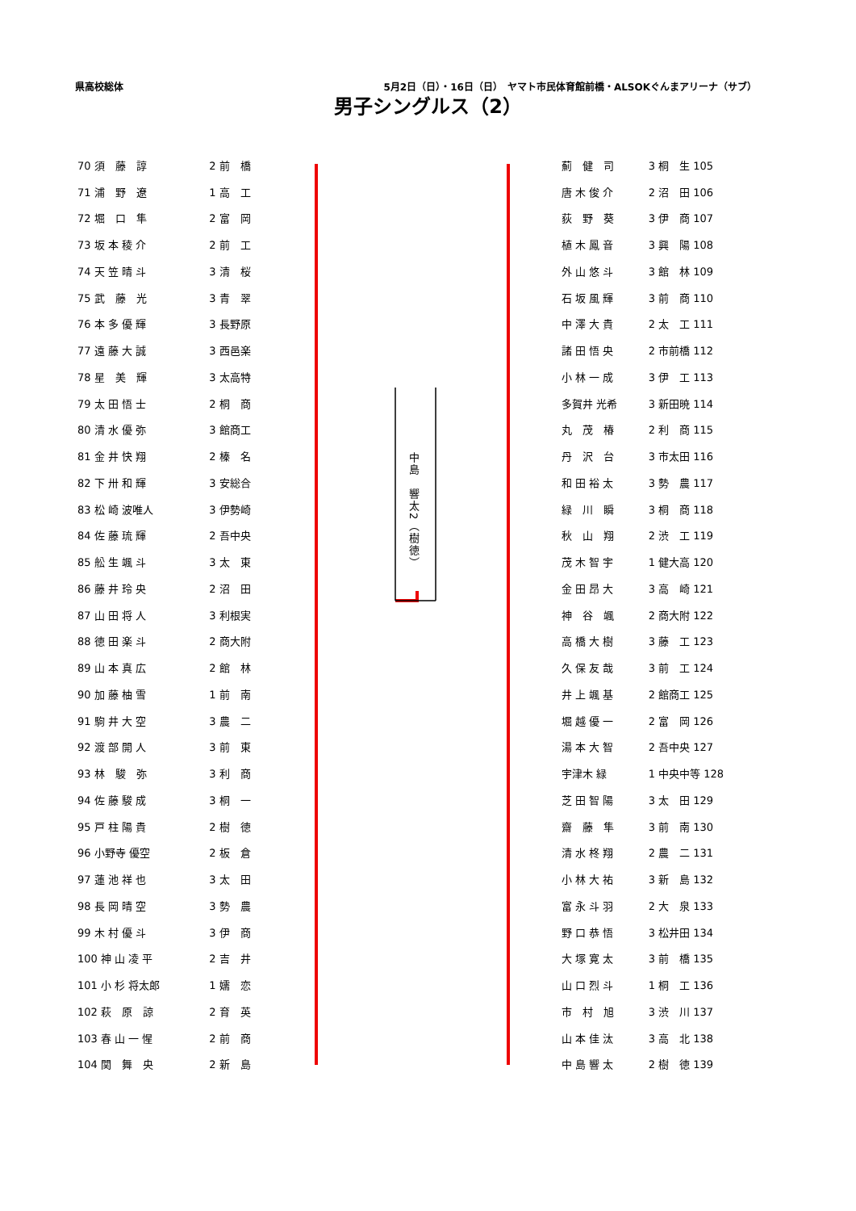県高校総体 5月2日（日）・16日（日）　ヤマト市民体育館前橋・ALSOKぐんまアリーナ（サブ）
男子シングルス（2）
| 70 須 藤 諄 | 2 前 橋 |
| 71 浦 野 遼 | 1 高 工 |
| 72 堀 口 隼 | 2 富 岡 |
| 73 坂 本 稜 介 | 2 前 工 |
| 74 天 笠 晴 斗 | 3 清 桜 |
| 75 武 藤 光 | 3 青 翠 |
| 76 本 多 優 輝 | 3 長野原 |
| 77 遠 藤 大 誠 | 3 西邑楽 |
| 78 星 美 輝 | 3 太高特 |
| 79 太 田 悟 士 | 2 桐 商 |
| 80 清 水 優 弥 | 3 館商工 |
| 81 金 井 快 翔 | 2 榛 名 |
| 82 下 卅 和 輝 | 3 安総合 |
| 83 松 崎 波唯人 | 3 伊勢崎 |
| 84 佐 藤 琉 輝 | 2 吾中央 |
| 85 舩 生 颯 斗 | 3 太 東 |
| 86 藤 井 玲 央 | 2 沼 田 |
| 87 山 田 将 人 | 3 利根実 |
| 88 徳 田 楽 斗 | 2 商大附 |
| 89 山 本 真 広 | 2 館 林 |
| 90 加 藤 柚 雪 | 1 前 南 |
| 91 駒 井 大 空 | 3 農 二 |
| 92 渡 部 開 人 | 3 前 東 |
| 93 林 駿 弥 | 3 利 商 |
| 94 佐 藤 駿 成 | 3 桐 一 |
| 95 戸 柱 陽 貴 | 2 樹 徳 |
| 96 小野寺 優空 | 2 板 倉 |
| 97 蓮 池 祥 也 | 3 太 田 |
| 98 長 岡 晴 空 | 3 勢 農 |
| 99 木 村 優 斗 | 3 伊 商 |
| 100 神 山 凌 平 | 2 吉 井 |
| 101 小 杉 将太郎 | 1 嬬 恋 |
| 102 萩 原 諒 | 2 育 英 |
| 103 春 山 一 惺 | 2 前 商 |
| 104 関 舞 央 | 2 新 島 |
中島　響太2（樹徳）
| 薊 健 司 | 3 桐 生 105 |
| 唐 木 俊 介 | 2 沼 田 106 |
| 荻 野 葵 | 3 伊 商 107 |
| 植 木 鳳 音 | 3 興 陽 108 |
| 外 山 悠 斗 | 3 館 林 109 |
| 石 坂 風 輝 | 3 前 商 110 |
| 中 澤 大 貴 | 2 太 工 111 |
| 諸 田 悟 央 | 2 市前橋 112 |
| 小 林 一 成 | 3 伊 工 113 |
| 多賀井 光希 | 3 新田暁 114 |
| 丸 茂 椿 | 2 利 商 115 |
| 丹 沢 台 | 3 市太田 116 |
| 和 田 裕 太 | 3 勢 農 117 |
| 緑 川 瞬 | 3 桐 商 118 |
| 秋 山 翔 | 2 渋 工 119 |
| 茂 木 智 宇 | 1 健大高 120 |
| 金 田 昂 大 | 3 高 崎 121 |
| 神 谷 颯 | 2 商大附 122 |
| 高 橋 大 樹 | 3 藤 工 123 |
| 久 保 友 哉 | 3 前 工 124 |
| 井 上 颯 基 | 2 館商工 125 |
| 堀 越 優 一 | 2 富 岡 126 |
| 湯 本 大 智 | 2 吾中央 127 |
| 宇津木 緑 | 1 中央中等 128 |
| 芝 田 智 陽 | 3 太 田 129 |
| 齋 藤 隼 | 3 前 南 130 |
| 清 水 柊 翔 | 2 農 二 131 |
| 小 林 大 祐 | 3 新 島 132 |
| 富 永 斗 羽 | 2 大 泉 133 |
| 野 口 恭 悟 | 3 松井田 134 |
| 大 塚 寛 太 | 3 前 橋 135 |
| 山 口 烈 斗 | 1 桐 工 136 |
| 市 村 旭 | 3 渋 川 137 |
| 山 本 佳 汰 | 3 高 北 138 |
| 中 島 響 太 | 2 樹 徳 139 |